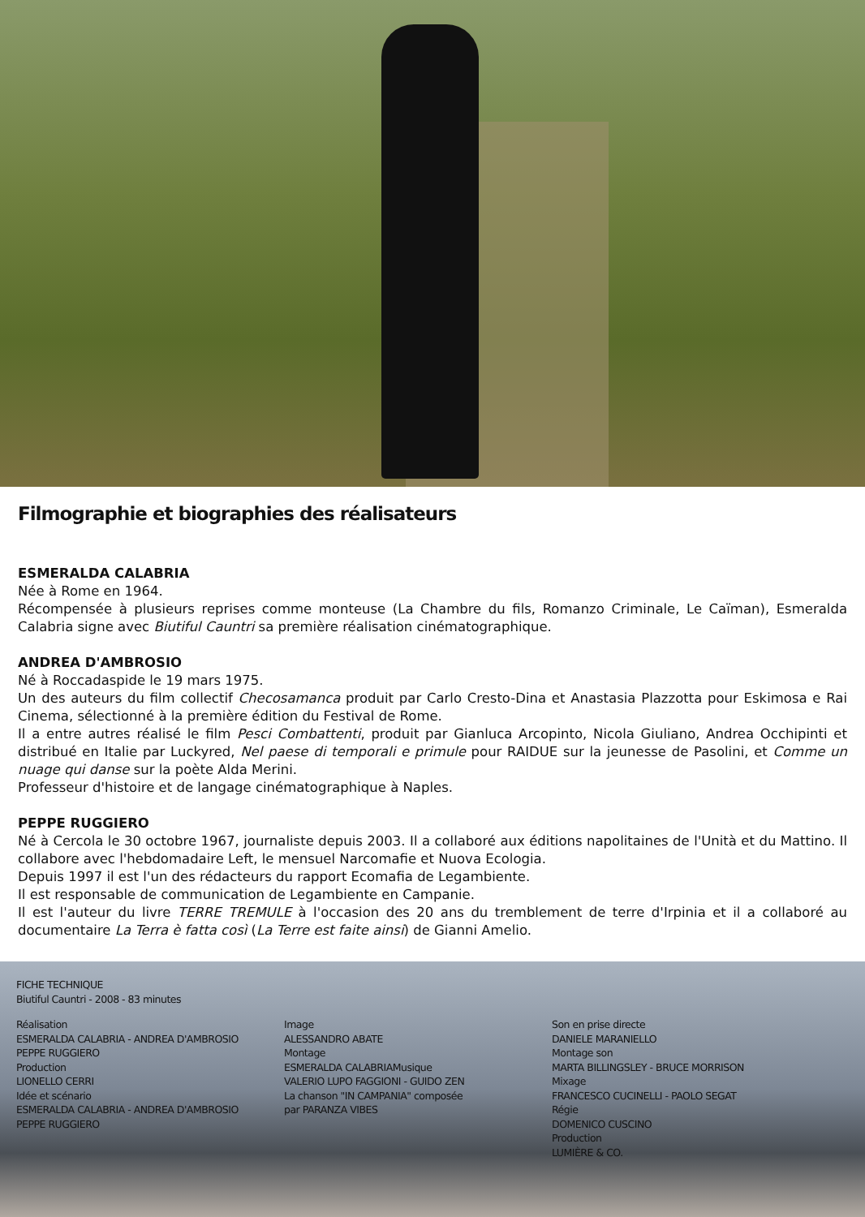Filmographie et biographies des réalisateurs
ESMERALDA CALABRIA
Née à Rome en 1964.
Récompensée à plusieurs reprises comme monteuse (La Chambre du fils, Romanzo Criminale, Le Caïman), Esmeralda Calabria signe avec Biutiful Cauntri sa première réalisation cinématographique.
ANDREA D'AMBROSIO
Né à Roccadaspide le 19 mars 1975.
Un des auteurs du film collectif Checosamanca produit par Carlo Cresto-Dina et Anastasia Plazzotta pour Eskimosa e Rai Cinema, sélectionné à la première édition du Festival de Rome.
Il a entre autres réalisé le film Pesci Combattenti, produit par Gianluca Arcopinto, Nicola Giuliano, Andrea Occhipinti et distribué en Italie par Luckyred, Nel paese di temporali e primule pour RAIDUE sur la jeunesse de Pasolini, et Comme un nuage qui danse sur la poète Alda Merini.
Professeur d'histoire et de langage cinématographique à Naples.
PEPPE RUGGIERO
Né à Cercola le 30 octobre 1967, journaliste depuis 2003. Il a collaboré aux éditions napolitaines de l'Unità et du Mattino. Il collabore avec l'hebdomadaire Left, le mensuel Narcomafie et Nuova Ecologia.
Depuis 1997 il est l'un des rédacteurs du rapport Ecomafia de Legambiente.
Il est responsable de communication de Legambiente en Campanie.
Il est l'auteur du livre TERRE TREMULE à l'occasion des 20 ans du tremblement de terre d'Irpinia et il a collaboré au documentaire La Terra è fatta così (La Terre est faite ainsi) de Gianni Amelio.
FICHE TECHNIQUE
Biutiful Cauntri - 2008 - 83 minutes
Réalisation
ESMERALDA CALABRIA - ANDREA D'AMBROSIO
PEPPE RUGGIERO
Production
LIONELLO CERRI
Idée et scénario
ESMERALDA CALABRIA - ANDREA D'AMBROSIO
PEPPE RUGGIERO
Image
ALESSANDRO ABATE
Montage
ESMERALDA CALABRIAMusique
VALERIO LUPO FAGGIONI - GUIDO ZEN
La chanson "IN CAMPANIA" composée
par PARANZA VIBES
Son en prise directe
DANIELE MARANIELLO
Montage son
MARTA BILLINGSLEY - BRUCE MORRISON
Mixage
FRANCESCO CUCINELLI - PAOLO SEGAT
Régie
DOMENICO CUSCINO
Production
LUMIÈRE & CO.